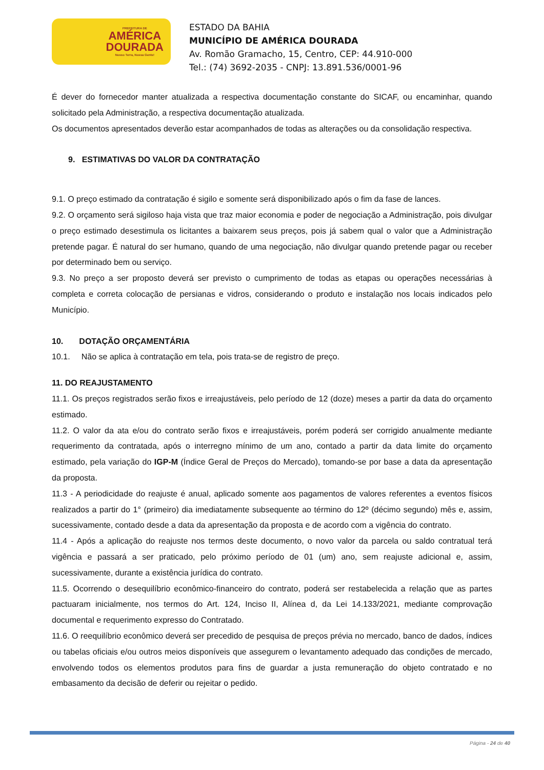PREFEITURA DE
AMÉRICA
DOURADA
Nosso Terra, Nossa Gente!
ESTADO DA BAHIA
MUNICÍPIO DE AMÉRICA DOURADA
Av. Romão Gramacho, 15, Centro, CEP: 44.910-000
Tel.: (74) 3692-2035 - CNPJ: 13.891.536/0001-96
É dever do fornecedor manter atualizada a respectiva documentação constante do SICAF, ou encaminhar, quando solicitado pela Administração, a respectiva documentação atualizada.
Os documentos apresentados deverão estar acompanhados de todas as alterações ou da consolidação respectiva.
9. ESTIMATIVAS DO VALOR DA CONTRATAÇÃO
9.1. O preço estimado da contratação é sigilo e somente será disponibilizado após o fim da fase de lances.
9.2. O orçamento será sigiloso haja vista que traz maior economia e poder de negociação a Administração, pois divulgar o preço estimado desestimula os licitantes a baixarem seus preços, pois já sabem qual o valor que a Administração pretende pagar. É natural do ser humano, quando de uma negociação, não divulgar quando pretende pagar ou receber por determinado bem ou serviço.
9.3. No preço a ser proposto deverá ser previsto o cumprimento de todas as etapas ou operações necessárias à completa e correta colocação de persianas e vidros, considerando o produto e instalação nos locais indicados pelo Município.
10. DOTAÇÃO ORÇAMENTÁRIA
10.1. Não se aplica à contratação em tela, pois trata-se de registro de preço.
11. DO REAJUSTAMENTO
11.1. Os preços registrados serão fixos e irreajustáveis, pelo período de 12 (doze) meses a partir da data do orçamento estimado.
11.2. O valor da ata e/ou do contrato serão fixos e irreajustáveis, porém poderá ser corrigido anualmente mediante requerimento da contratada, após o interregno mínimo de um ano, contado a partir da data limite do orçamento estimado, pela variação do IGP-M (Índice Geral de Preços do Mercado), tomando-se por base a data da apresentação da proposta.
11.3 - A periodicidade do reajuste é anual, aplicado somente aos pagamentos de valores referentes a eventos físicos realizados a partir do 1° (primeiro) dia imediatamente subsequente ao término do 12º (décimo segundo) mês e, assim, sucessivamente, contado desde a data da apresentação da proposta e de acordo com a vigência do contrato.
11.4 - Após a aplicação do reajuste nos termos deste documento, o novo valor da parcela ou saldo contratual terá vigência e passará a ser praticado, pelo próximo período de 01 (um) ano, sem reajuste adicional e, assim, sucessivamente, durante a existência jurídica do contrato.
11.5. Ocorrendo o desequilíbrio econômico-financeiro do contrato, poderá ser restabelecida a relação que as partes pactuaram inicialmente, nos termos do Art. 124, Inciso II, Alínea d, da Lei 14.133/2021, mediante comprovação documental e requerimento expresso do Contratado.
11.6. O reequilíbrio econômico deverá ser precedido de pesquisa de preços prévia no mercado, banco de dados, índices ou tabelas oficiais e/ou outros meios disponíveis que assegurem o levantamento adequado das condições de mercado, envolvendo todos os elementos produtos para fins de guardar a justa remuneração do objeto contratado e no embasamento da decisão de deferir ou rejeitar o pedido.
Página - 24 de 40